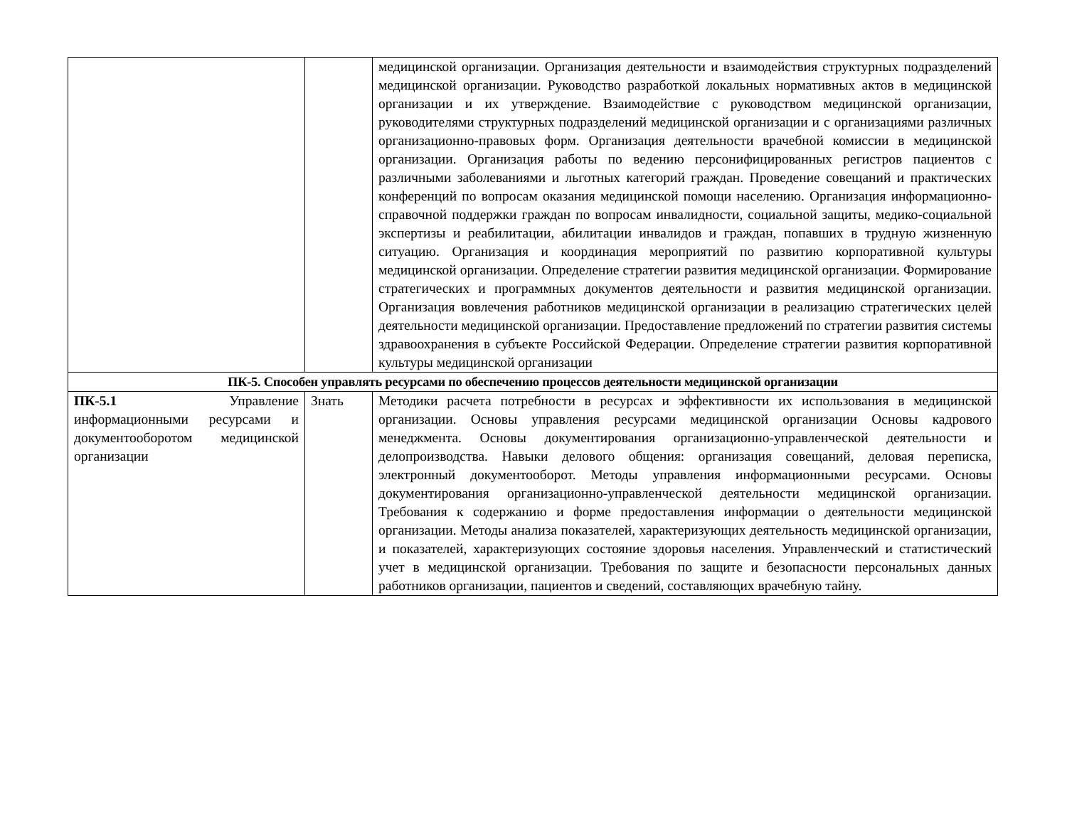| | | медицинской организации. Организация деятельности и взаимодействия структурных подразделений медицинской организации. Руководство разработкой локальных нормативных актов в медицинской организации и их утверждение. Взаимодействие с руководством медицинской организации, руководителями структурных подразделений медицинской организации и с организациями различных организационно-правовых форм. Организация деятельности врачебной комиссии в медицинской организации. Организация работы по ведению персонифицированных регистров пациентов с различными заболеваниями и льготных категорий граждан. Проведение совещаний и практических конференций по вопросам оказания медицинской помощи населению. Организация информационно-справочной поддержки граждан по вопросам инвалидности, социальной защиты, медико-социальной экспертизы и реабилитации, абилитации инвалидов и граждан, попавших в трудную жизненную ситуацию. Организация и координация мероприятий по развитию корпоративной культуры медицинской организации. Определение стратегии развития медицинской организации. Формирование стратегических и программных документов деятельности и развития медицинской организации. Организация вовлечения работников медицинской организации в реализацию стратегических целей деятельности медицинской организации. Предоставление предложений по стратегии развития системы здравоохранения в субъекте Российской Федерации. Определение стратегии развития корпоративной культуры медицинской организации |
| ПК-5. Способен управлять ресурсами по обеспечению процессов деятельности медицинской организации | | |
| ПК-5.1 Управление информационными ресурсами и документооборотом медицинской организации | Знать | Методики расчета потребности в ресурсах и эффективности их использования в медицинской организации. Основы управления ресурсами медицинской организации Основы кадрового менеджмента. Основы документирования организационно-управленческой деятельности и делопроизводства. Навыки делового общения: организация совещаний, деловая переписка, электронный документооборот. Методы управления информационными ресурсами. Основы документирования организационно-управленческой деятельности медицинской организации. Требования к содержанию и форме предоставления информации о деятельности медицинской организации. Методы анализа показателей, характеризующих деятельность медицинской организации, и показателей, характеризующих состояние здоровья населения. Управленческий и статистический учет в медицинской организации. Требования по защите и безопасности персональных данных работников организации, пациентов и сведений, составляющих врачебную тайну. |